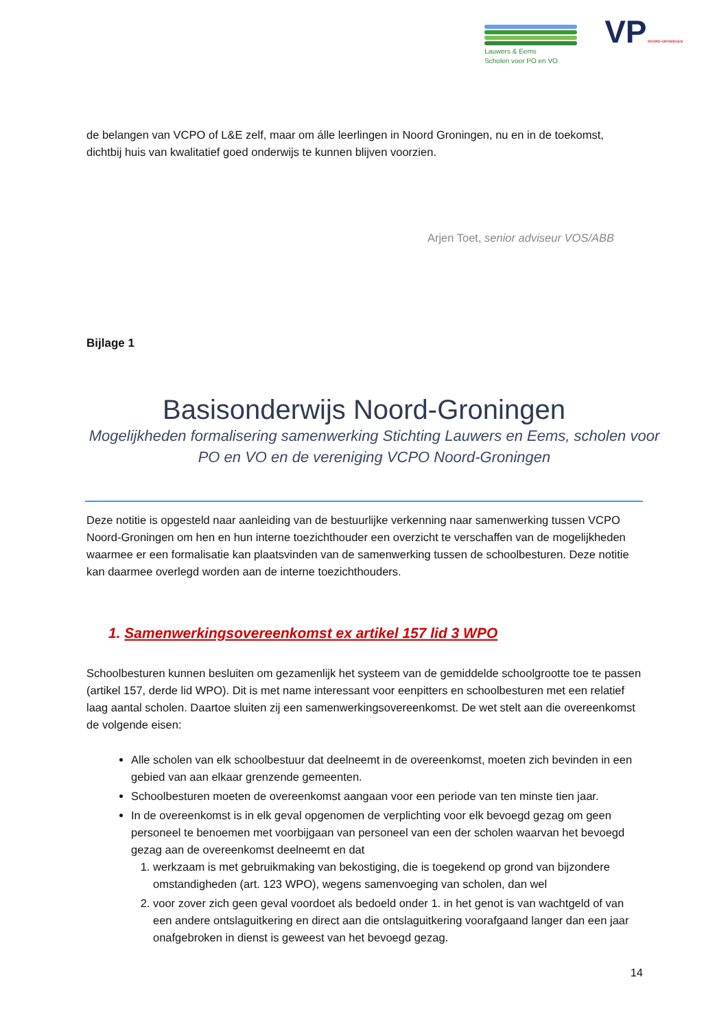Lauwers & Eems
Scholen voor PO en VO
VP NOORD-GRONINGEN
de belangen van VCPO of L&E zelf, maar om álle leerlingen in Noord Groningen, nu en in de toekomst, dichtbij huis van kwalitatief goed onderwijs te kunnen blijven voorzien.
Arjen Toet, senior adviseur VOS/ABB
Bijlage 1
Basisonderwijs Noord-Groningen
Mogelijkheden formalisering samenwerking Stichting Lauwers en Eems, scholen voor PO en VO en de vereniging VCPO Noord-Groningen
Deze notitie is opgesteld naar aanleiding van de bestuurlijke verkenning naar samenwerking tussen VCPO Noord-Groningen om hen en hun interne toezichthouder een overzicht te verschaffen van de mogelijkheden waarmee er een formalisatie kan plaatsvinden van de samenwerking tussen de schoolbesturen. Deze notitie kan daarmee overlegd worden aan de interne toezichthouders.
1. Samenwerkingsovereenkomst ex artikel 157 lid 3 WPO
Schoolbesturen kunnen besluiten om gezamenlijk het systeem van de gemiddelde schoolgrootte toe te passen (artikel 157, derde lid WPO). Dit is met name interessant voor eenpitters en schoolbesturen met een relatief laag aantal scholen. Daartoe sluiten zij een samenwerkingsovereenkomst. De wet stelt aan die overeenkomst de volgende eisen:
Alle scholen van elk schoolbestuur dat deelneemt in de overeenkomst, moeten zich bevinden in een gebied van aan elkaar grenzende gemeenten.
Schoolbesturen moeten de overeenkomst aangaan voor een periode van ten minste tien jaar.
In de overeenkomst is in elk geval opgenomen de verplichting voor elk bevoegd gezag om geen personeel te benoemen met voorbijgaan van personeel van een der scholen waarvan het bevoegd gezag aan de overeenkomst deelneemt en dat
1. werkzaam is met gebruikmaking van bekostiging, die is toegekend op grond van bijzondere omstandigheden (art. 123 WPO), wegens samenvoeging van scholen, dan wel
2. voor zover zich geen geval voordoet als bedoeld onder 1. in het genot is van wachtgeld of van een andere ontslaguitkering en direct aan die ontslaguitkering voorafgaand langer dan een jaar onafgebroken in dienst is geweest van het bevoegd gezag.
14